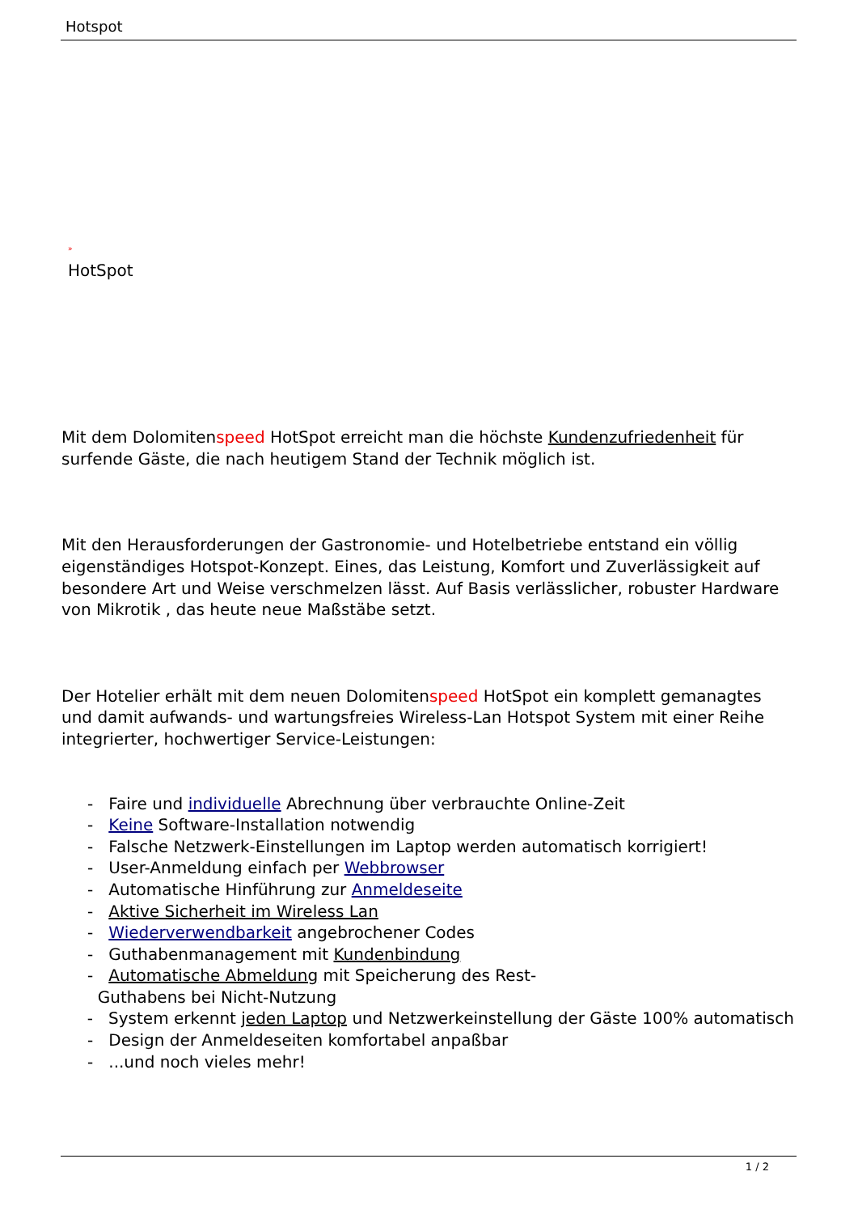Hotspot
»
HotSpot
Mit dem Dolomitenspeed HotSpot erreicht man die höchste Kundenzufriedenheit für surfende Gäste, die nach heutigem Stand der Technik möglich ist.
Mit den Herausforderungen der Gastronomie- und Hotelbetriebe entstand ein völlig eigenständiges Hotspot-Konzept. Eines, das Leistung, Komfort und Zuverlässigkeit auf besondere Art und Weise verschmelzen lässt. Auf Basis verlässlicher, robuster Hardware von Mikrotik , das heute neue Maßstäbe setzt.
Der Hotelier erhält mit dem neuen Dolomitenspeed HotSpot ein komplett gemanagtes und damit aufwands- und wartungsfreies Wireless-Lan Hotspot System mit einer Reihe integrierter, hochwertiger Service-Leistungen:
- Faire und individuelle Abrechnung über verbrauchte Online-Zeit
- Keine Software-Installation notwendig
- Falsche Netzwerk-Einstellungen im Laptop werden automatisch korrigiert!
- User-Anmeldung einfach per Webbrowser
- Automatische Hinführung zur Anmeldeseite
- Aktive Sicherheit im Wireless Lan
- Wiederverwendbarkeit angebrochener Codes
- Guthabenmanagement mit Kundenbindung
- Automatische Abmeldung mit Speicherung des Rest-
Guthabens bei Nicht-Nutzung
- System erkennt jeden Laptop und Netzwerkeinstellung der Gäste 100% automatisch
- Design der Anmeldeseiten komfortabel anpaßbar
- ...und noch vieles mehr!
1 / 2